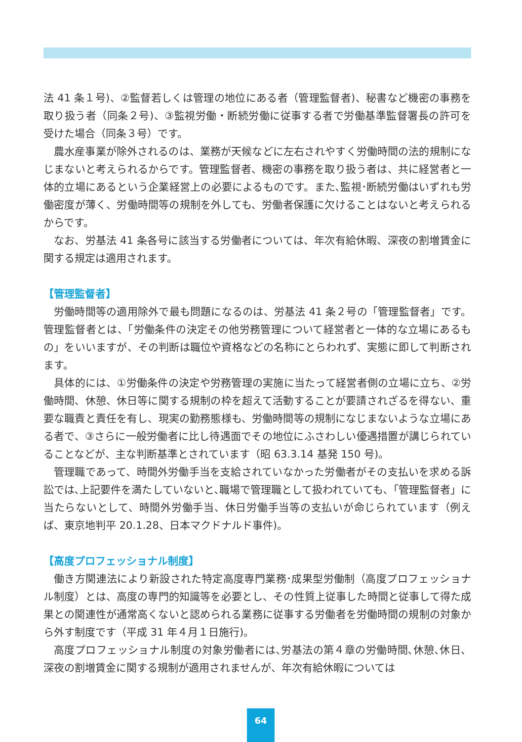法 41 条１号)、②監督若しくは管理の地位にある者（管理監督者)、秘書など機密の事務を取り扱う者（同条２号)、③監視労働・断続労働に従事する者で労働基準監督署長の許可を受けた場合（同条３号）です。
農水産事業が除外されるのは、業務が天候などに左右されやすく労働時間の法的規制になじまないと考えられるからです。管理監督者、機密の事務を取り扱う者は、共に経営者と一体的立場にあるという企業経営上の必要によるものです。また､監視･断続労働はいずれも労働密度が薄く、労働時間等の規制を外しても、労働者保護に欠けることはないと考えられるからです。
なお、労基法 41 条各号に該当する労働者については、年次有給休暇、深夜の割増賃金に関する規定は適用されます。
【管理監督者】
労働時間等の適用除外で最も問題になるのは、労基法 41 条２号の「管理監督者」です。管理監督者とは、「労働条件の決定その他労務管理について経営者と一体的な立場にあるもの」をいいますが、その判断は職位や資格などの名称にとらわれず、実態に即して判断されます。
具体的には、①労働条件の決定や労務管理の実施に当たって経営者側の立場に立ち、②労働時間、休憩、休日等に関する規制の枠を超えて活動することが要請されざるを得ない、重要な職責と責任を有し、現実の勤務態様も、労働時間等の規制になじまないような立場にある者で、③さらに一般労働者に比し待遇面でその地位にふさわしい優遇措置が講じられていることなどが、主な判断基準とされています（昭 63.3.14 基発 150 号)。
管理職であって、時間外労働手当を支給されていなかった労働者がその支払いを求める訴訟では､上記要件を満たしていないと､職場で管理職として扱われていても､「管理監督者」に当たらないとして、時間外労働手当、休日労働手当等の支払いが命じられています（例えば、東京地判平 20.1.28、日本マクドナルド事件)。
【高度プロフェッショナル制度】
働き方関連法により新設された特定高度専門業務･成果型労働制（高度プロフェッショナル制度）とは、高度の専門的知識等を必要とし、その性質上従事した時間と従事して得た成果との関連性が通常高くないと認められる業務に従事する労働者を労働時間の規制の対象から外す制度です（平成 31 年４月１日施行)。
高度プロフェッショナル制度の対象労働者には､労基法の第４章の労働時間､休憩､休日、深夜の割増賃金に関する規制が適用されませんが、年次有給休暇については
64